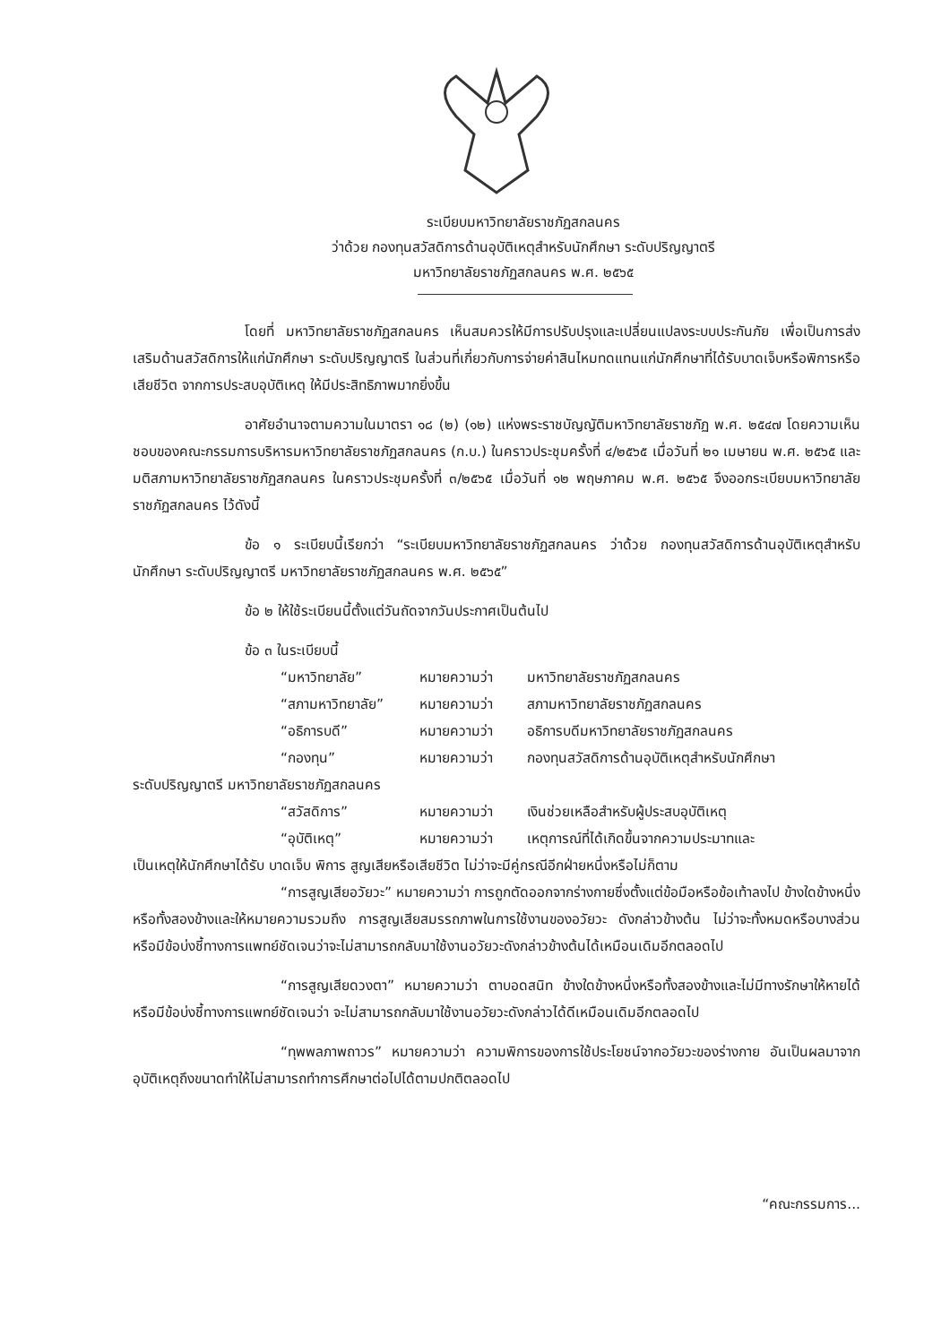ระเบียบมหาวิทยาลัยราชภัฏสกลนคร
ว่าด้วย กองทุนสวัสดิการด้านอุบัติเหตุสำหรับนักศึกษา ระดับปริญญาตรี
มหาวิทยาลัยราชภัฏสกลนคร พ.ศ. ๒๕๖๕
โดยที่ มหาวิทยาลัยราชภัฏสกลนคร เห็นสมควรให้มีการปรับปรุงและเปลี่ยนแปลงระบบประกันภัย เพื่อเป็นการส่งเสริมด้านสวัสดิการให้แก่นักศึกษา ระดับปริญญาตรี ในส่วนที่เกี่ยวกับการจ่ายค่าสินไหมทดแทนแก่นักศึกษาที่ได้รับบาดเจ็บหรือพิการหรือเสียชีวิต จากการประสบอุบัติเหตุ ให้มีประสิทธิภาพมากยิ่งขึ้น
อาศัยอำนาจตามความในมาตรา ๑๘ (๒) (๑๒) แห่งพระราชบัญญัติมหาวิทยาลัยราชภัฏ พ.ศ. ๒๕๔๗ โดยความเห็นชอบของคณะกรรมการบริหารมหาวิทยาลัยราชภัฏสกลนคร (ก.บ.) ในคราวประชุมครั้งที่ ๔/๒๕๖๕ เมื่อวันที่ ๒๑ เมษายน พ.ศ. ๒๕๖๕ และมติสภามหาวิทยาลัยราชภัฏสกลนคร ในคราวประชุมครั้งที่ ๓/๒๕๖๕ เมื่อวันที่ ๑๒ พฤษภาคม พ.ศ. ๒๕๖๕ จึงออกระเบียบมหาวิทยาลัยราชภัฏสกลนคร ไว้ดังนี้
ข้อ ๑ ระเบียบนี้เรียกว่า “ระเบียบมหาวิทยาลัยราชภัฏสกลนคร ว่าด้วย กองทุนสวัสดิการด้านอุบัติเหตุสำหรับนักศึกษา ระดับปริญญาตรี มหาวิทยาลัยราชภัฏสกลนคร พ.ศ. ๒๕๖๕”
ข้อ ๒ ให้ใช้ระเบียนนี้ตั้งแต่วันถัดจากวันประกาศเป็นต้นไป
ข้อ ๓ ในระเบียบนี้
“มหาวิทยาลัย” หมายความว่า มหาวิทยาลัยราชภัฏสกลนคร
“สภามหาวิทยาลัย” หมายความว่า สภามหาวิทยาลัยราชภัฏสกลนคร
“อธิการบดี” หมายความว่า อธิการบดีมหาวิทยาลัยราชภัฏสกลนคร
“กองทุน” หมายความว่า กองทุนสวัสดิการด้านอุบัติเหตุสำหรับนักศึกษา
ระดับปริญญาตรี มหาวิทยาลัยราชภัฏสกลนคร
“สวัสดิการ” หมายความว่า เงินช่วยเหลือสำหรับผู้ประสบอุบัติเหตุ
“อุบัติเหตุ” หมายความว่า เหตุการณ์ที่ได้เกิดขึ้นจากความประมาทและ
เป็นเหตุให้นักศึกษาได้รับ บาดเจ็บ พิการ สูญเสียหรือเสียชีวิต ไม่ว่าจะมีคู่กรณีอีกฝ่ายหนึ่งหรือไม่ก็ตาม
“การสูญเสียอวัยวะ” หมายความว่า การถูกตัดออกจากร่างกายซึ่งตั้งแต่ข้อมือหรือข้อเท้าลงไป ข้างใดข้างหนึ่งหรือทั้งสองข้างและให้หมายความรวมถึง การสูญเสียสมรรถภาพในการใช้งานของอวัยวะ ดังกล่าวข้างต้น ไม่ว่าจะทั้งหมดหรือบางส่วน หรือมีข้อบ่งชี้ทางการแพทย์ชัดเจนว่าจะไม่สามารถกลับมาใช้งานอวัยวะดังกล่าวข้างต้นได้เหมือนเดิมอีกตลอดไป
“การสูญเสียดวงตา” หมายความว่า ตาบอดสนิท ข้างใดข้างหนึ่งหรือทั้งสองข้างและไม่มีทางรักษาให้หายได้หรือมีข้อบ่งชี้ทางการแพทย์ชัดเจนว่า จะไม่สามารถกลับมาใช้งานอวัยวะดังกล่าวได้ดีเหมือนเดิมอีกตลอดไป
“ทุพพลภาพถาวร” หมายความว่า ความพิการของการใช้ประโยชน์จากอวัยวะของร่างกาย อันเป็นผลมาจากอุบัติเหตุถึงขนาดทำให้ไม่สามารถทำการศึกษาต่อไปได้ตามปกติตลอดไป
“คณะกรรมการ...